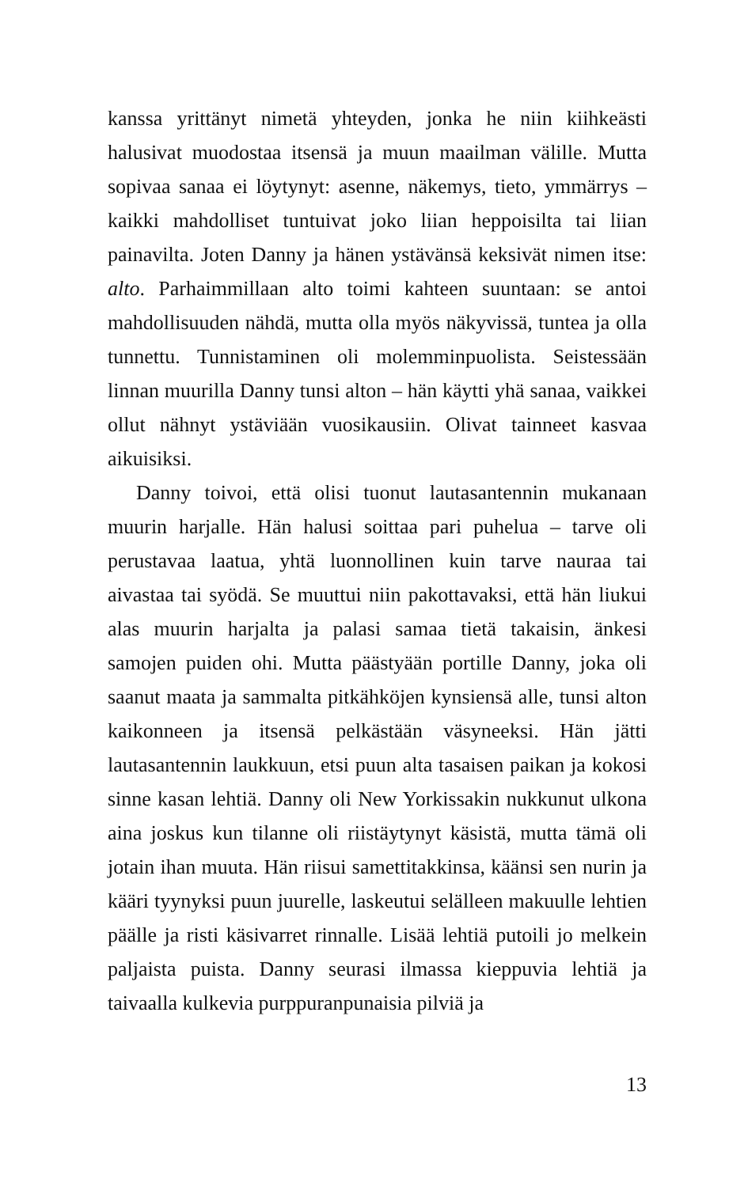kanssa yrittänyt nimetä yhteyden, jonka he niin kiihkeästi halusivat muodostaa itsensä ja muun maailman välille. Mutta sopivaa sanaa ei löytynyt: asenne, näkemys, tieto, ymmärrys – kaikki mahdolliset tuntuivat joko liian hep­poisilta tai liian painavilta. Joten Danny ja hänen ystävänsä keksivät nimen itse: alto. Parhaimmillaan alto toimi kah­teen suuntaan: se antoi mahdollisuuden nähdä, mutta olla myös näkyvissä, tuntea ja olla tunnettu. Tunnistaminen oli molemminpuolista. Seistessään linnan muurilla Danny tunsi alton – hän käytti yhä sanaa, vaikkei ollut nähnyt ystäviään vuosikausiin. Olivat tainneet kasvaa aikuisiksi.
Danny toivoi, että olisi tuonut lautasantennin mukanaan muurin harjalle. Hän halusi soittaa pari puhelua – tarve oli perustavaa laatua, yhtä luonnollinen kuin tarve nau­raa tai aivastaa tai syödä. Se muuttui niin pakottavaksi, että hän liukui alas muurin harjalta ja palasi samaa tietä takaisin, änkesi samojen puiden ohi. Mutta päästyään por­tille Danny, joka oli saanut maata ja sammalta pitkähkö­jen kynsiensä alle, tunsi alton kaikonneen ja itsensä pel­kästään väsyneeksi. Hän jätti lautasantennin laukkuun, etsi puun alta tasaisen paikan ja kokosi sinne kasan lehtiä. Danny oli New Yorkissakin nukkunut ulkona aina joskus kun tilanne oli riistäytynyt käsistä, mutta tämä oli jotain ihan muuta. Hän riisui samettitakkinsa, käänsi sen nurin ja kääri tyynyksi puun juurelle, laskeutui selälleen makuulle lehtien päälle ja risti käsivarret rinnalle. Lisää lehtiä putoili jo melkein paljaista puista. Danny seurasi ilmassa kieppu­via lehtiä ja taivaalla kulkevia purppuranpunaisia pilviä ja
13